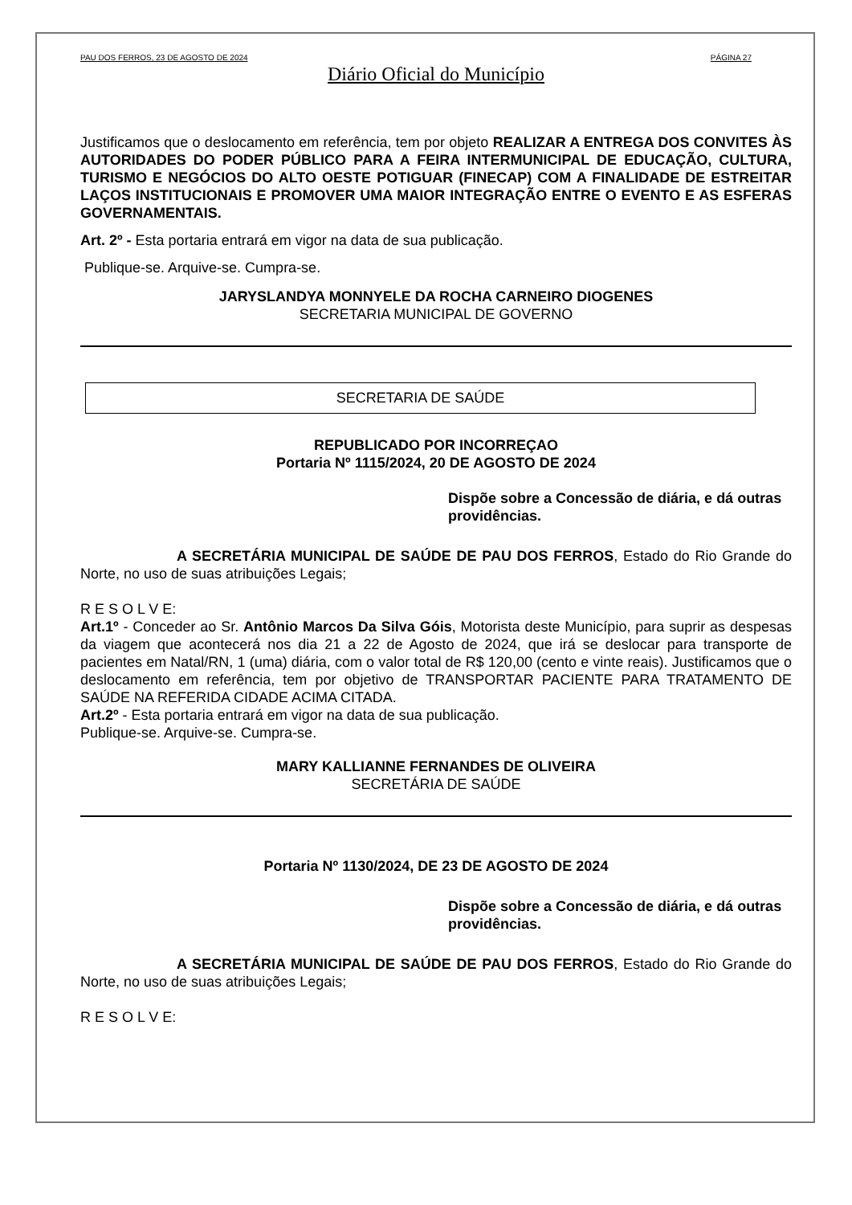PAU DOS FERROS, 23 DE AGOSTO DE 2024 PÁGINA 27
Diário Oficial do Município
Justificamos que o deslocamento em referência, tem por objeto REALIZAR A ENTREGA DOS CONVITES ÀS AUTORIDADES DO PODER PÚBLICO PARA A FEIRA INTERMUNICIPAL DE EDUCAÇÃO, CULTURA, TURISMO E NEGÓCIOS DO ALTO OESTE POTIGUAR (FINECAP) COM A FINALIDADE DE ESTREITAR LAÇOS INSTITUCIONAIS E PROMOVER UMA MAIOR INTEGRAÇÃO ENTRE O EVENTO E AS ESFERAS GOVERNAMENTAIS.
Art. 2º - Esta portaria entrará em vigor na data de sua publicação.
Publique-se. Arquive-se. Cumpra-se.
JARYSLANDYA MONNYELE DA ROCHA CARNEIRO DIOGENES
SECRETARIA MUNICIPAL DE GOVERNO
SECRETARIA DE SAÚDE
REPUBLICADO POR INCORREÇAO
Portaria Nº 1115/2024, 20 DE AGOSTO DE 2024
Dispõe sobre a Concessão de diária, e dá outras providências.
A SECRETÁRIA MUNICIPAL DE SAÚDE DE PAU DOS FERROS, Estado do Rio Grande do Norte, no uso de suas atribuições Legais;
R E S O L V E:
Art.1º - Conceder ao Sr. Antônio Marcos Da Silva Góis, Motorista deste Município, para suprir as despesas da viagem que acontecerá nos dia 21 a 22 de Agosto de 2024, que irá se deslocar para transporte de pacientes em Natal/RN, 1 (uma) diária, com o valor total de R$ 120,00 (cento e vinte reais). Justificamos que o deslocamento em referência, tem por objetivo de TRANSPORTAR PACIENTE PARA TRATAMENTO DE SAÚDE NA REFERIDA CIDADE ACIMA CITADA.
Art.2º - Esta portaria entrará em vigor na data de sua publicação.
Publique-se. Arquive-se. Cumpra-se.
MARY KALLIANNE FERNANDES DE OLIVEIRA
SECRETÁRIA DE SAÚDE
Portaria Nº 1130/2024, DE 23 DE AGOSTO DE 2024
Dispõe sobre a Concessão de diária, e dá outras providências.
A SECRETÁRIA MUNICIPAL DE SAÚDE DE PAU DOS FERROS, Estado do Rio Grande do Norte, no uso de suas atribuições Legais;
R E S O L V E: